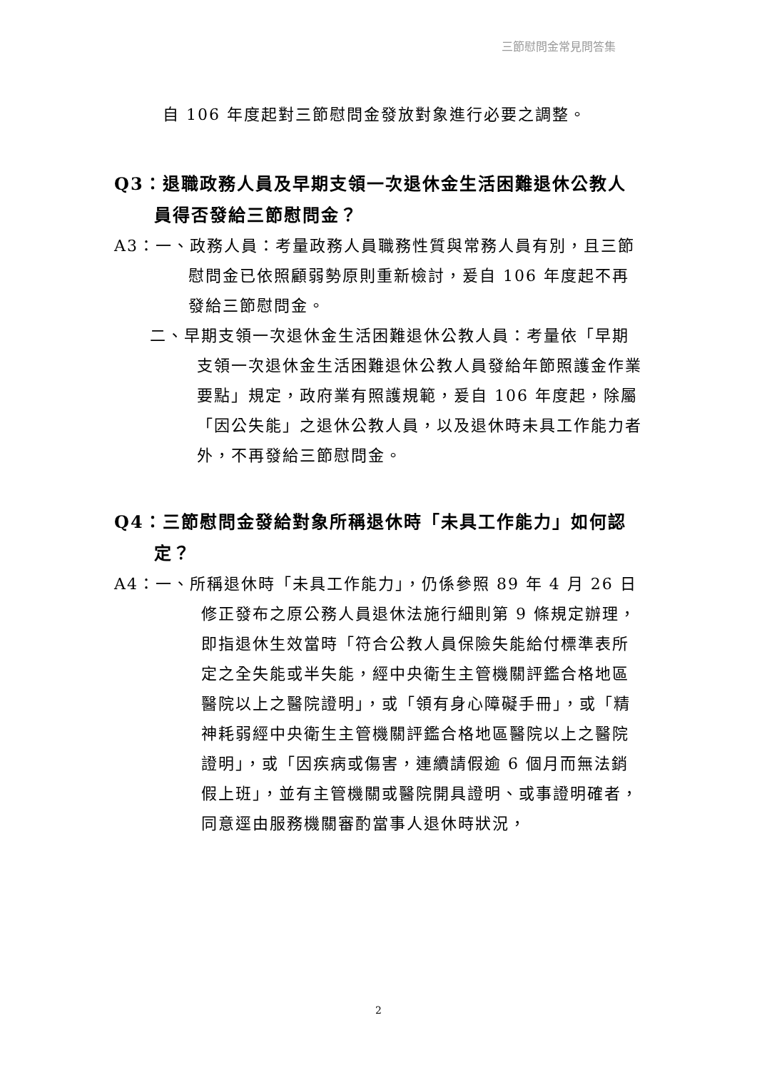三節慰問金常見問答集
自 106 年度起對三節慰問金發放對象進行必要之調整。
Q3：退職政務人員及早期支領一次退休金生活困難退休公教人員得否發給三節慰問金？
A3：一、政務人員：考量政務人員職務性質與常務人員有別，且三節慰問金已依照顧弱勢原則重新檢討，爰自 106 年度起不再發給三節慰問金。
二、早期支領一次退休金生活困難退休公教人員：考量依「早期支領一次退休金生活困難退休公教人員發給年節照護金作業要點」規定，政府業有照護規範，爰自 106 年度起，除屬「因公失能」之退休公教人員，以及退休時未具工作能力者外，不再發給三節慰問金。
Q4：三節慰問金發給對象所稱退休時「未具工作能力」如何認定？
A4：一、所稱退休時「未具工作能力」，仍係參照 89 年 4 月 26 日修正發布之原公務人員退休法施行細則第 9 條規定辦理，即指退休生效當時「符合公教人員保險失能給付標準表所定之全失能或半失能，經中央衛生主管機關評鑑合格地區醫院以上之醫院證明」，或「領有身心障礙手冊」，或「精神耗弱經中央衛生主管機關評鑑合格地區醫院以上之醫院證明」，或「因疾病或傷害，連續請假逾 6 個月而無法銷假上班」，並有主管機關或醫院開具證明、或事證明確者，同意逕由服務機關審酌當事人退休時狀況，
2